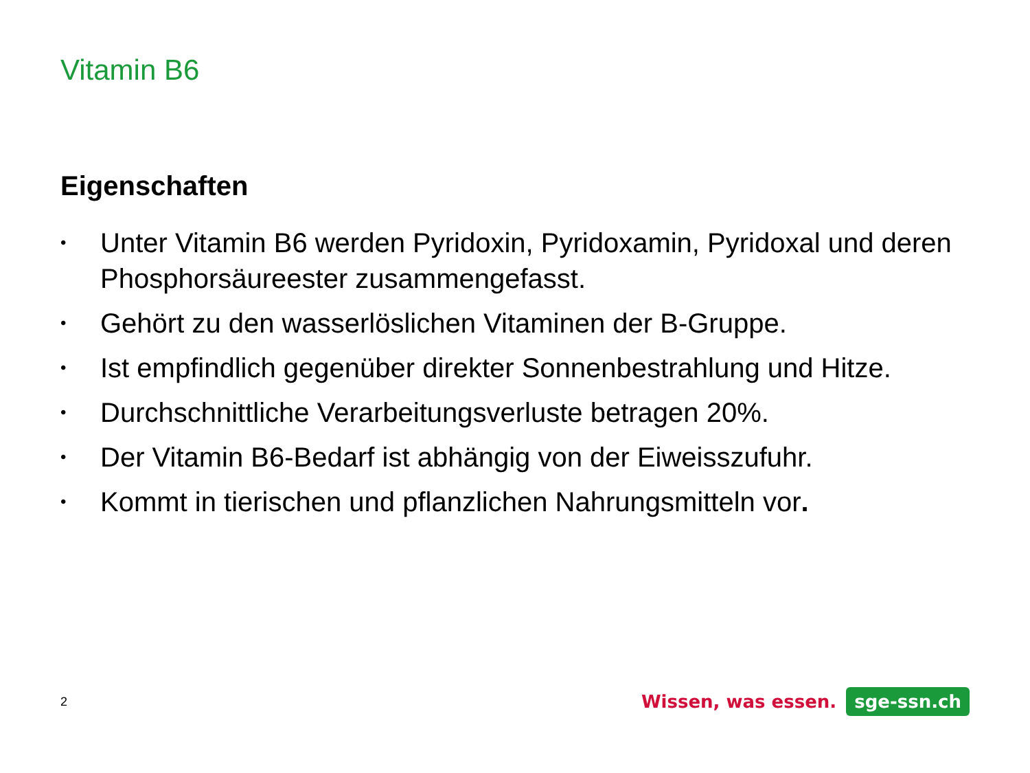Vitamin B6
Eigenschaften
• Unter Vitamin B6 werden Pyridoxin, Pyridoxamin, Pyridoxal und deren Phosphorsäureester zusammengefasst.
• Gehört zu den wasserlöslichen Vitaminen der B-Gruppe.
• Ist empfindlich gegenüber direkter Sonnenbestrahlung und Hitze.
• Durchschnittliche Verarbeitungsverluste betragen 20%.
• Der Vitamin B6-Bedarf ist abhängig von der Eiweisszufuhr.
• Kommt in tierischen und pflanzlichen Nahrungsmitteln vor.
2
Wissen, was essen. sge-ssn.ch